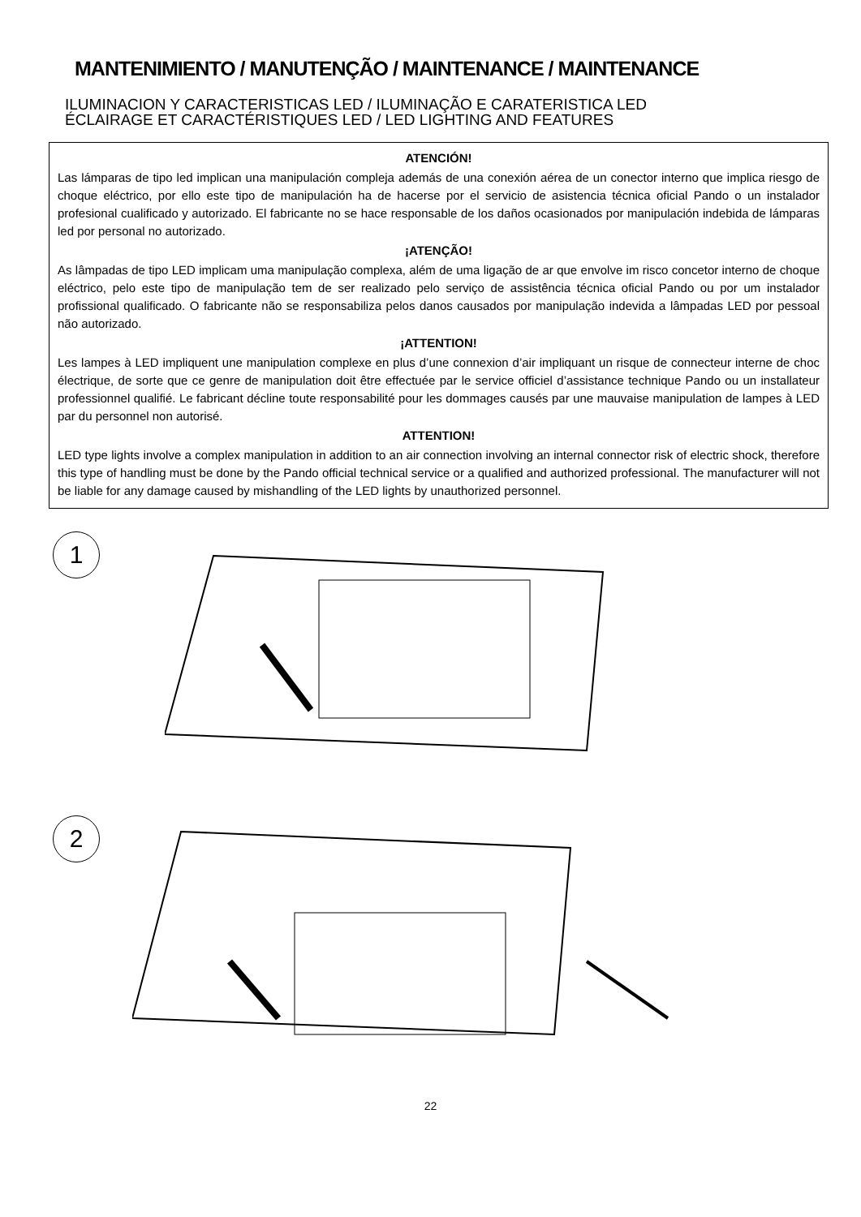MANTENIMIENTO / MANUTENÇÃO / MAINTENANCE / MAINTENANCE
ILUMINACION Y CARACTERISTICAS LED / ILUMINAÇÃO E CARATERISTICA LED
ÉCLAIRAGE ET CARACTÉRISTIQUES LED / LED LIGHTING AND FEATURES
ATENCIÓN!
Las lámparas de tipo led implican una manipulación compleja además de una conexión aérea de un conector interno que implica riesgo de choque eléctrico, por ello este tipo de manipulación ha de hacerse por el servicio de asistencia técnica oficial Pando o un instalador profesional cualificado y autorizado. El fabricante no se hace responsable de los daños ocasionados por manipulación indebida de lámparas led por personal no autorizado.
¡ATENÇÃO!
As lâmpadas de tipo LED implicam uma manipulação complexa, além de uma ligação de ar que envolve im risco concetor interno de choque eléctrico, pelo este tipo de manipulação tem de ser realizado pelo serviço de assistência técnica oficial Pando ou por um instalador profissional qualificado. O fabricante não se responsabiliza pelos danos causados por manipulação indevida a lâmpadas LED por pessoal não autorizado.
¡ATTENTION!
Les lampes à LED impliquent une manipulation complexe en plus d’une connexion d’air impliquant un risque de connecteur interne de choc électrique, de sorte que ce genre de manipulation doit être effectuée par le service officiel d’assistance technique Pando ou un installateur professionnel qualifié. Le fabricant décline toute responsabilité pour les dommages causés par une mauvaise manipulation de lampes à LED par du personnel non autorisé.
ATTENTION!
LED type lights involve a complex manipulation in addition to an air connection involving an internal connector risk of electric shock, therefore this type of handling must be done by the Pando official technical service or a qualified and authorized professional. The manufacturer will not be liable for any damage caused by mishandling of the LED lights by unauthorized personnel.
1
2
22